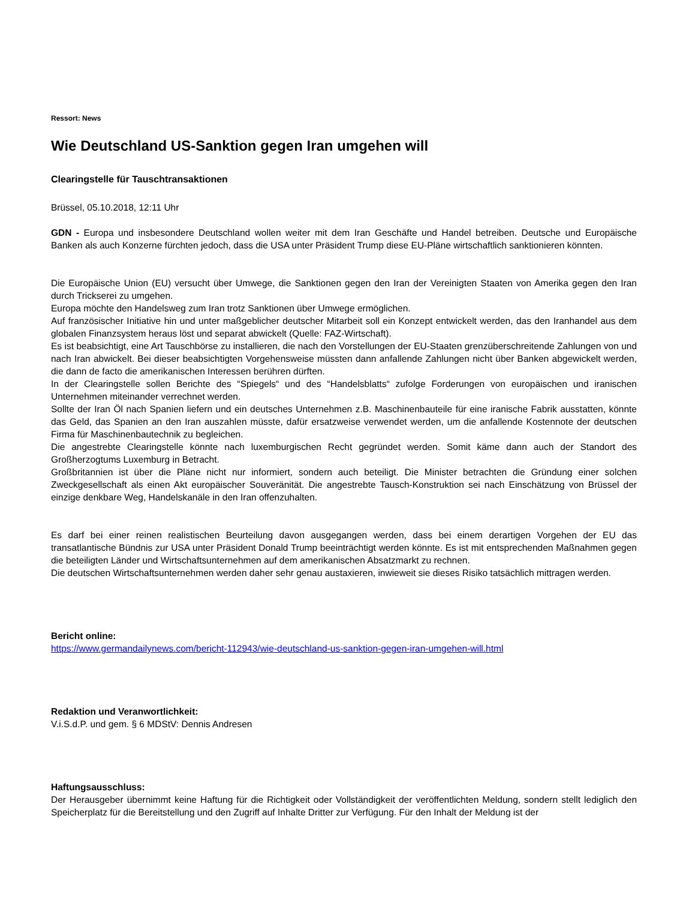Ressort: News
Wie Deutschland US-Sanktion gegen Iran umgehen will
Clearingstelle für Tauschtransaktionen
Brüssel, 05.10.2018, 12:11 Uhr
GDN - Europa und insbesondere Deutschland wollen weiter mit dem Iran Geschäfte und Handel betreiben. Deutsche und Europäische Banken als auch Konzerne fürchten jedoch, dass die USA unter Präsident Trump diese EU-Pläne wirtschaftlich sanktionieren könnten.
Die Europäische Union (EU) versucht über Umwege, die Sanktionen gegen den Iran der Vereinigten Staaten von Amerika gegen den Iran durch Trickserei zu umgehen.
Europa möchte den Handelsweg zum Iran trotz Sanktionen über Umwege ermöglichen.
Auf französischer Initiative hin und unter maßgeblicher deutscher Mitarbeit soll ein Konzept entwickelt werden, das den Iranhandel aus dem globalen Finanzsystem heraus löst und separat abwickelt (Quelle: FAZ-Wirtschaft).
Es ist beabsichtigt, eine Art Tauschbörse zu installieren, die nach den Vorstellungen der EU-Staaten grenzüberschreitende Zahlungen von und nach Iran abwickelt. Bei dieser beabsichtigten Vorgehensweise müssten dann anfallende Zahlungen nicht über Banken abgewickelt werden, die dann de facto die amerikanischen Interessen berühren dürften.
In der Clearingstelle sollen Berichte des “Spiegels“ und des “Handelsblatts“ zufolge Forderungen von europäischen und iranischen Unternehmen miteinander verrechnet werden.
Sollte der Iran Öl nach Spanien liefern und ein deutsches Unternehmen z.B. Maschinenbauteile für eine iranische Fabrik ausstatten, könnte das Geld, das Spanien an den Iran auszahlen müsste, dafür ersatzweise verwendet werden, um die anfallende Kostennote der deutschen Firma für Maschinenbautechnik zu begleichen.
Die angestrebte Clearingstelle könnte nach luxemburgischen Recht gegründet werden. Somit käme dann auch der Standort des Großherzogtums Luxemburg in Betracht.
Großbritannien ist über die Pläne nicht nur informiert, sondern auch beteiligt. Die Minister betrachten die Gründung einer solchen Zweckgesellschaft als einen Akt europäischer Souveränität. Die angestrebte Tausch-Konstruktion sei nach Einschätzung von Brüssel der einzige denkbare Weg, Handelskanäle in den Iran offenzuhalten.
Es darf bei einer reinen realistischen Beurteilung davon ausgegangen werden, dass bei einem derartigen Vorgehen der EU das transatlantische Bündnis zur USA unter Präsident Donald Trump beeinträchtigt werden könnte. Es ist mit entsprechenden Maßnahmen gegen die beteiligten Länder und Wirtschaftsunternehmen auf dem amerikanischen Absatzmarkt zu rechnen.
Die deutschen Wirtschaftsunternehmen werden daher sehr genau austaxieren, inwieweit sie dieses Risiko tatsächlich mittragen werden.
Bericht online:
https://www.germandailynews.com/bericht-112943/wie-deutschland-us-sanktion-gegen-iran-umgehen-will.html
Redaktion und Veranwortlichkeit:
V.i.S.d.P. und gem. § 6 MDStV: Dennis Andresen
Haftungsausschluss:
Der Herausgeber übernimmt keine Haftung für die Richtigkeit oder Vollständigkeit der veröffentlichten Meldung, sondern stellt lediglich den Speicherplatz für die Bereitstellung und den Zugriff auf Inhalte Dritter zur Verfügung. Für den Inhalt der Meldung ist der